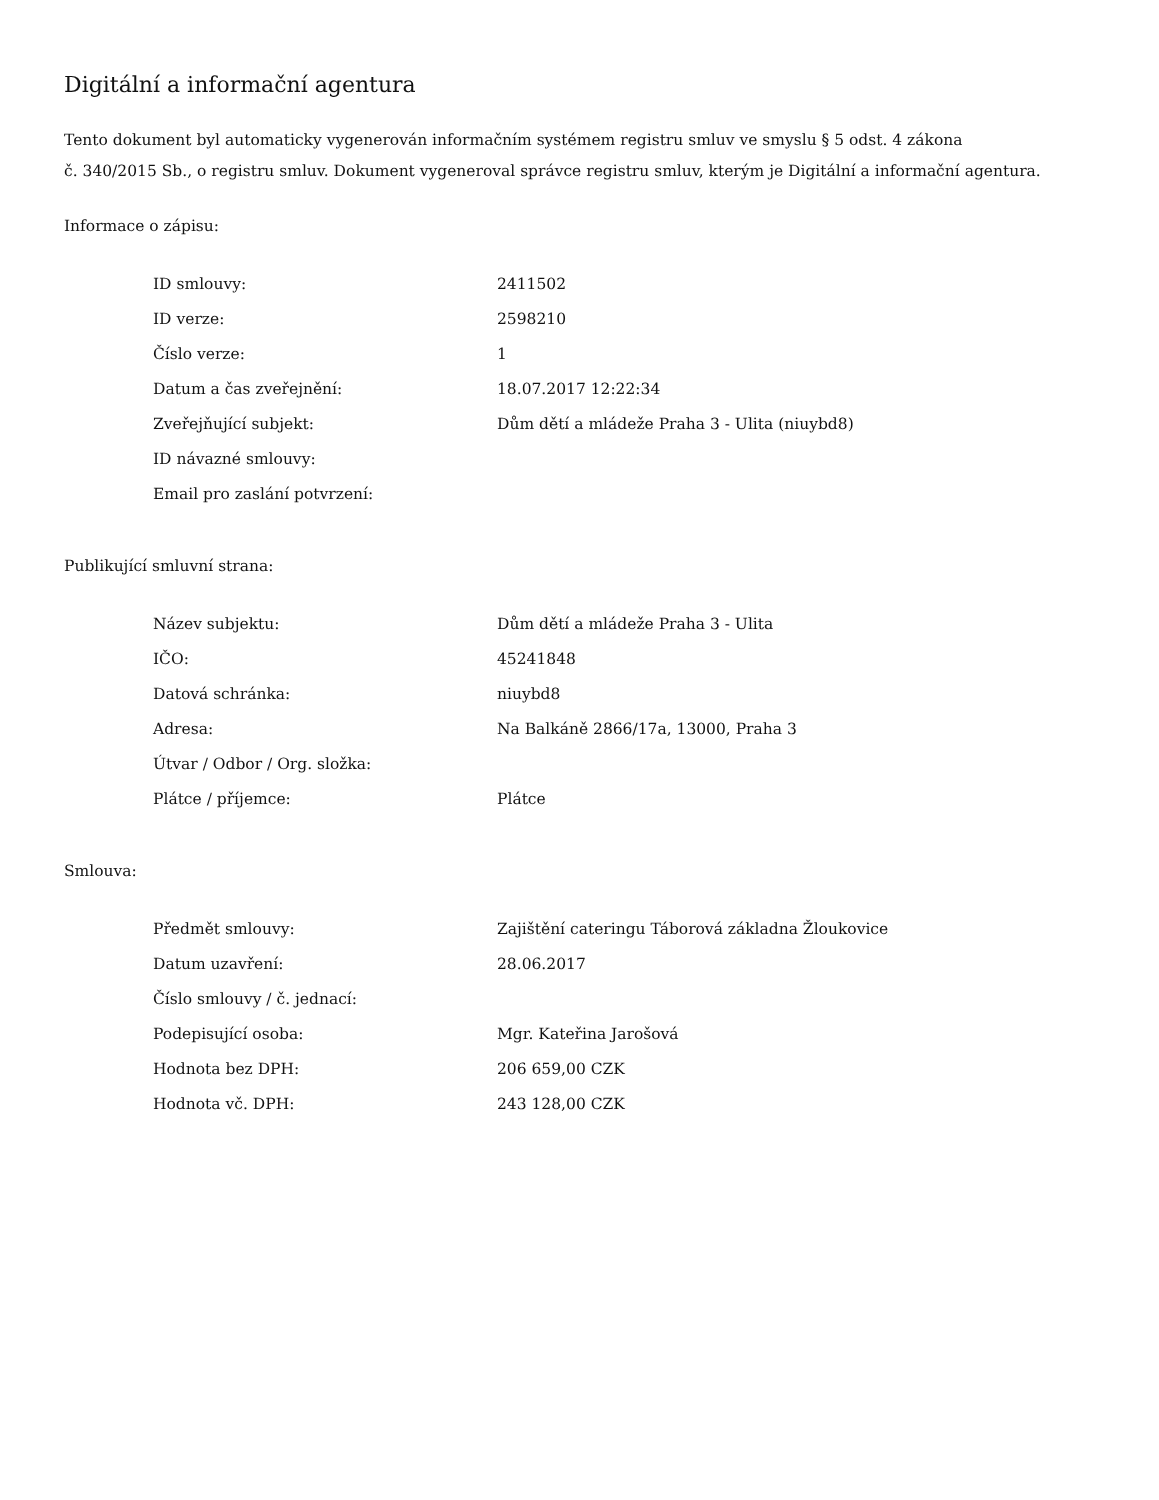Digitální a informační agentura
Tento dokument byl automaticky vygenerován informačním systémem registru smluv ve smyslu § 5 odst. 4 zákona
č. 340/2015 Sb., o registru smluv. Dokument vygeneroval správce registru smluv, kterým je Digitální a informační agentura.
Informace o zápisu:
| ID smlouvy: | 2411502 |
| ID verze: | 2598210 |
| Číslo verze: | 1 |
| Datum a čas zveřejnění: | 18.07.2017 12:22:34 |
| Zveřejňující subjekt: | Dům dětí a mládeže Praha 3 - Ulita (niuybd8) |
| ID návazné smlouvy: | |
| Email pro zaslání potvrzení: | |
Publikující smluvní strana:
| Název subjektu: | Dům dětí a mládeže Praha 3 - Ulita |
| IČO: | 45241848 |
| Datová schránka: | niuybd8 |
| Adresa: | Na Balkáně 2866/17a, 13000, Praha 3 |
| Útvar / Odbor / Org. složka: | |
| Plátce / příjemce: | Plátce |
Smlouva:
| Předmět smlouvy: | Zajištění cateringu Táborová základna Žloukovice |
| Datum uzavření: | 28.06.2017 |
| Číslo smlouvy / č. jednací: | |
| Podepisující osoba: | Mgr. Kateřina Jarošová |
| Hodnota bez DPH: | 206 659,00 CZK |
| Hodnota vč. DPH: | 243 128,00 CZK |